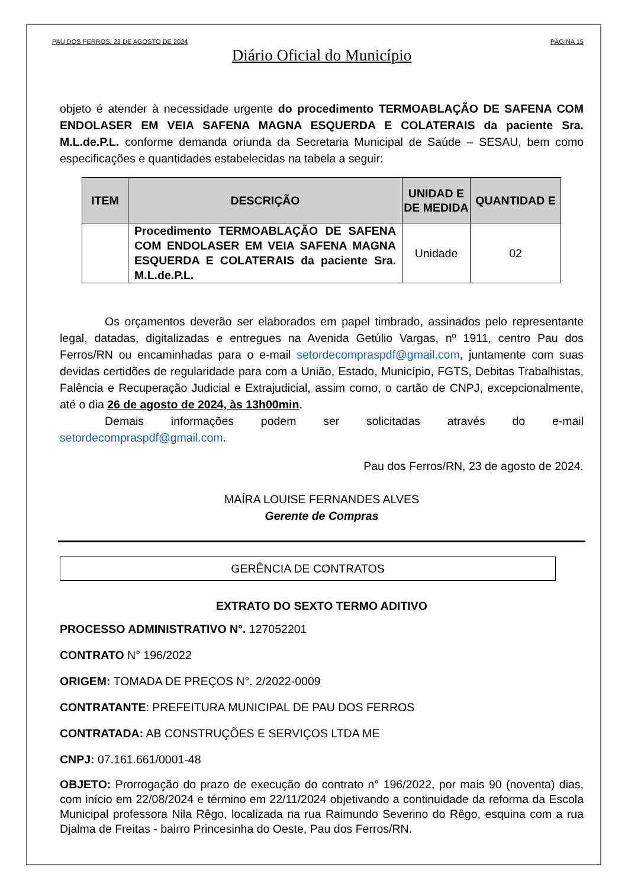PAU DOS FERROS, 23 DE AGOSTO DE 2024 PÁGINA 15
Diário Oficial do Município
objeto é atender à necessidade urgente do procedimento TERMOABLAÇÃO DE SAFENA COM ENDOLASER EM VEIA SAFENA MAGNA ESQUERDA E COLATERAIS da paciente Sra. M.L.de.P.L. conforme demanda oriunda da Secretaria Municipal de Saúde – SESAU, bem como especificações e quantidades estabelecidas na tabela a seguir:
| ITEM | DESCRIÇÃO | UNIDAD E DE MEDIDA | QUANTIDAD E |
| --- | --- | --- | --- |
| | Procedimento TERMOABLAÇÃO DE SAFENA COM ENDOLASER EM VEIA SAFENA MAGNA ESQUERDA E COLATERAIS da paciente Sra. M.L.de.P.L. | Unidade | 02 |
Os orçamentos deverão ser elaborados em papel timbrado, assinados pelo representante legal, datadas, digitalizadas e entregues na Avenida Getúlio Vargas, nº 1911, centro Pau dos Ferros/RN ou encaminhadas para o e-mail setordecompraspdf@gmail.com, juntamente com suas devidas certidões de regularidade para com a União, Estado, Município, FGTS, Debitas Trabalhistas, Falência e Recuperação Judicial e Extrajudicial, assim como, o cartão de CNPJ, excepcionalmente, até o dia 26 de agosto de 2024, às 13h00min.
Demais informações podem ser solicitadas através do e-mail setordecompraspdf@gmail.com.
Pau dos Ferros/RN, 23 de agosto de 2024.
MAÍRA LOUISE FERNANDES ALVES
Gerente de Compras
GERÊNCIA DE CONTRATOS
EXTRATO DO SEXTO TERMO ADITIVO
PROCESSO ADMINISTRATIVO N°. 127052201
CONTRATO N° 196/2022
ORIGEM: TOMADA DE PREÇOS N°. 2/2022-0009
CONTRATANTE: PREFEITURA MUNICIPAL DE PAU DOS FERROS
CONTRATADA: AB CONSTRUÇÕES E SERVIÇOS LTDA ME
CNPJ: 07.161.661/0001-48
OBJETO: Prorrogação do prazo de execução do contrato n° 196/2022, por mais 90 (noventa) dias, com início em 22/08/2024 e término em 22/11/2024 objetivando a continuidade da reforma da Escola Municipal professora Nila Rêgo, localizada na rua Raimundo Severino do Rêgo, esquina com a rua Djalma de Freitas - bairro Princesinha do Oeste, Pau dos Ferros/RN.